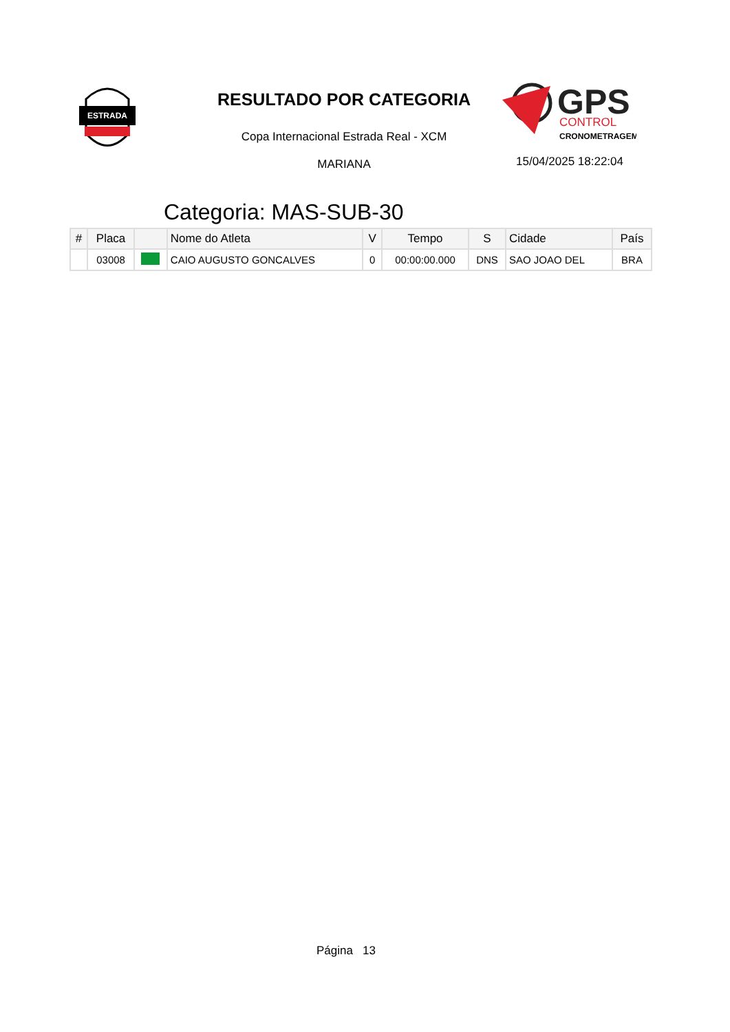ESTRADA
RESULTADO POR CATEGORIA
Copa Internacional Estrada Real - XCM
MARIANA
GPS
CONTROL
CRONOMETRAGEM
15/04/2025 18:22:04
Categoria: MAS-SUB-30
| # | Placa | | Nome do Atleta | V | Tempo | S | Cidade | País |
| --- | --- | --- | --- | --- | --- | --- | --- | --- |
| | 03008 | | CAIO AUGUSTO GONCALVES | 0 | 00:00:00.000 | DNS | SAO JOAO DEL | BRA |
Página 13